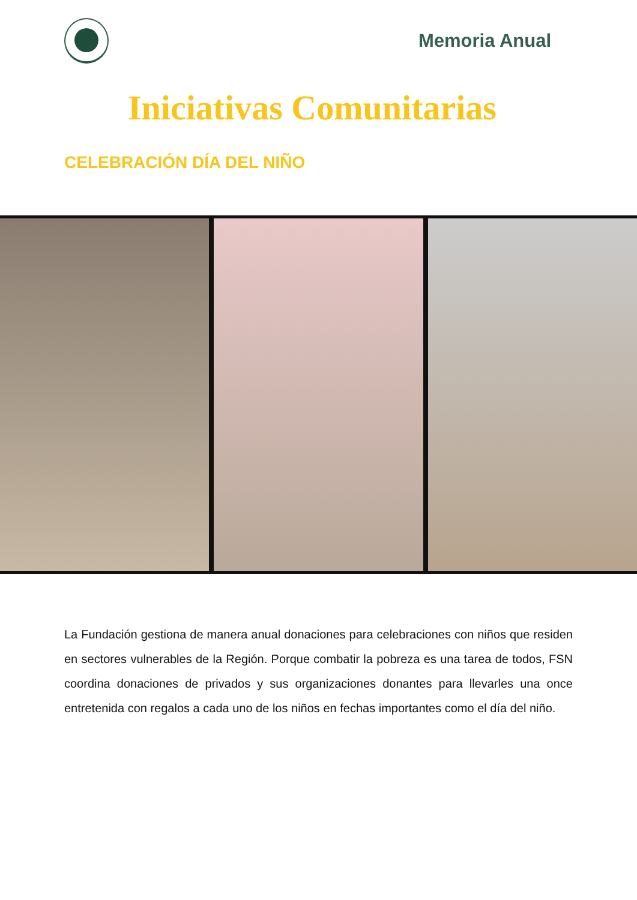Memoria Anual
Iniciativas Comunitarias
CELEBRACIÓN DÍA DEL NIÑO
La Fundación gestiona de manera anual donaciones para celebraciones con niños que residen en sectores vulnerables de la Región. Porque combatir la pobreza es una tarea de todos, FSN coordina donaciones de privados y sus organizaciones donantes para llevarles una once entretenida con regalos a cada uno de los niños en fechas importantes como el día del niño.